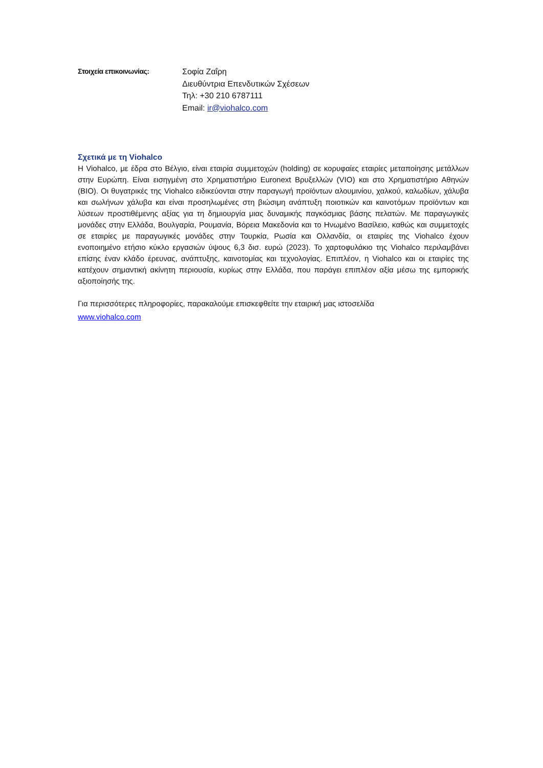Στοιχεία επικοινωνίας:
Σοφία Ζαΐρη
Διευθύντρια Επενδυτικών Σχέσεων
Τηλ: +30 210 6787111
Email: ir@viohalco.com
Σχετικά με τη Viohalco
Η Viohalco, με έδρα στο Βέλγιο, είναι εταιρία συμμετοχών (holding) σε κορυφαίες εταιρίες μεταποίησης μετάλλων στην Ευρώπη. Είναι εισηγμένη στο Χρηματιστήριο Euronext Βρυξελλών (VIO) και στο Χρηματιστήριο Αθηνών (BIO). Οι θυγατρικές της Viohalco ειδικεύονται στην παραγωγή προϊόντων αλουμινίου, χαλκού, καλωδίων, χάλυβα και σωλήνων χάλυβα και είναι προσηλωμένες στη βιώσιμη ανάπτυξη ποιοτικών και καινοτόμων προϊόντων και λύσεων προστιθέμενης αξίας για τη δημιουργία μιας δυναμικής παγκόσμιας βάσης πελατών. Με παραγωγικές μονάδες στην Ελλάδα, Βουλγαρία, Ρουμανία, Βόρεια Μακεδονία και το Ηνωμένο Βασίλειο, καθώς και συμμετοχές σε εταιρίες με παραγωγικές μονάδες στην Τουρκία, Ρωσία και Ολλανδία, οι εταιρίες της Viohalco έχουν ενοποιημένο ετήσιο κύκλο εργασιών ύψους 6,3 δισ. ευρώ (2023). Το χαρτοφυλάκιο της Viohalco περιλαμβάνει επίσης έναν κλάδο έρευνας, ανάπτυξης, καινοτομίας και τεχνολογίας. Επιπλέον, η Viohalco και οι εταιρίες της κατέχουν σημαντική ακίνητη περιουσία, κυρίως στην Ελλάδα, που παράγει επιπλέον αξία μέσω της εμπορικής αξιοποίησής της.
Για περισσότερες πληροφορίες, παρακαλούμε επισκεφθείτε την εταιρική μας ιστοσελίδα
www.viohalco.com